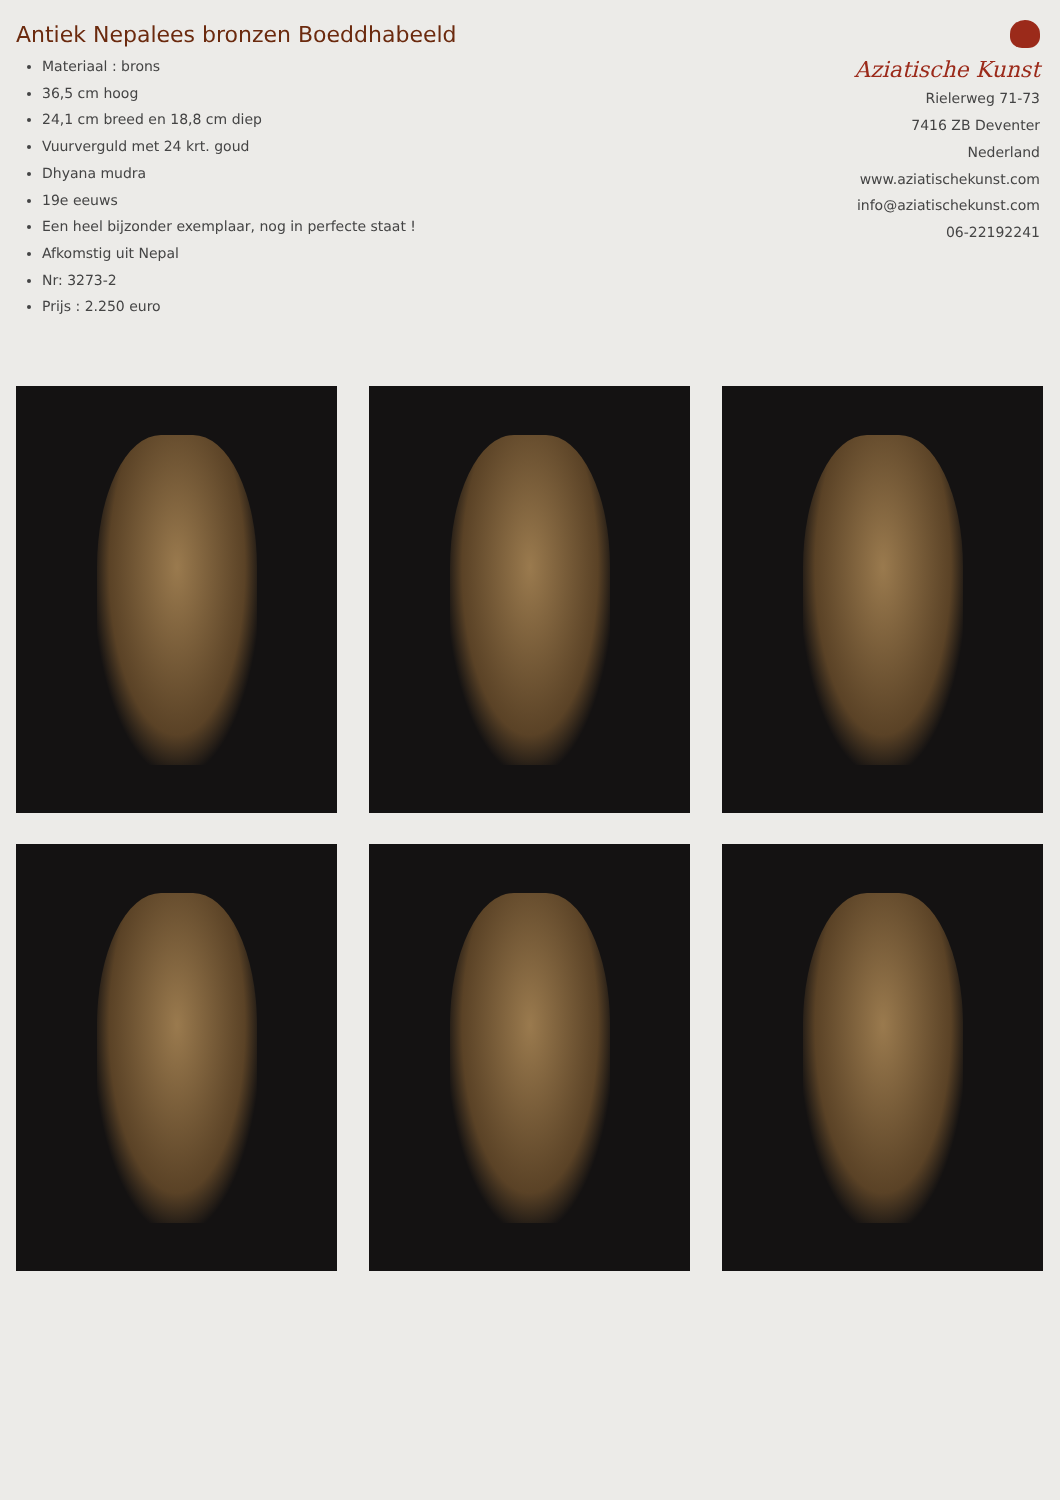Antiek Nepalees bronzen Boeddhabeeld
Materiaal : brons
36,5 cm hoog
24,1 cm breed en 18,8 cm diep
Vuurverguld met 24 krt. goud
Dhyana mudra
19e eeuws
Een heel bijzonder exemplaar, nog in perfecte staat !
Afkomstig uit Nepal
Nr: 3273-2
Prijs : 2.250 euro
Aziatische Kunst
Rielerweg 71-73
7416 ZB Deventer
Nederland
www.aziatischekunst.com
info@aziatischekunst.com
06-22192241